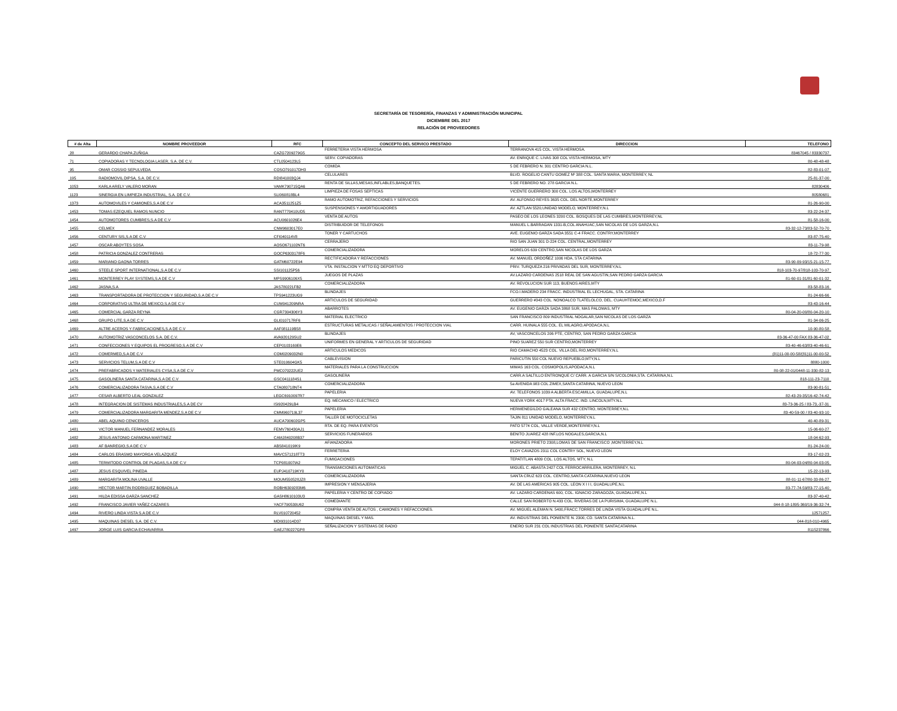SECRETARÍA DE TESORERÍA, FINANZAS Y ADMINISTRACIÓN MUNICIPAL
DICIEMBRE DEL 2017
RELACIÓN DE PROVEEDORES
| # de Alta | NOMBRE PROVEEDOR | RFC | CONCEPTO DEL SERVICO PRESTADO | DIRECCION | TELEFONO |
| --- | --- | --- | --- | --- | --- |
| 28 | GERARDO CHAPA ZUÑIGA | CAZG7209279G5 | FERRETERIA VISTA HERMOSA | TERRANOVA 415 COL. VISTA HERMOSA. | 83467045 / 83330737 |
| 71 | COPIADORAS Y TECNOLOGIA LASER, S.A. DE C.V. | CTL0504123L5 | SERV. COPIADORAS | AV. ENRIQUE C. LIVAS 308 COL VISTA HERMOSA, MTY | 80-48-48-48 |
| 95 | OMAR COSSIO SEPULVEDA | COSO791017DH3 | COMIDA | 5 DE FEBRERO N. 301 CENTRO GARCIA N.L. | 82-83-01-07 |
| 195 | RADIOMOVIL DIPSA, S.A. DE C.V. | RDI841003QJ4 | CELULARES | BLVD. ROGELIO CANTU GOMEZ Nº 388 COL. SANTA MARIA, MONTERREY, NL | 25-81-37-00 |
| 1053 | KARLA ARELY VALERO MORAN | VAMK790715QA6 | RENTA DE SILLAS,MESAS,INFLABLES,BANQUETES. | 5 DE FEBRERO NO. 278 GARCIA N.L. | 82830406 |
| 1123 | SINERGIA EN LIMPIEZA INDUSTRIAL, S.A. DE C.V. | SLI060818BL4 | LIMPIEZA DE FOSAS SEPTICAS | VICENTE GUERRERO 300 COL. LOS ALTOS,MONTERREY | 80580681 |
| 1373 | AUTOMOVILES Y CAMIONES,S.A DE C.V | ACA3511251Z5 | RAMO AUTOMOTRIZ, REFACCIONES Y SERVICIOS | AV. ALFONSO REYES 3635 COL. DEL NORTE,MONTERREY | 81-26-90-00 |
| 1453 | TOMAS EZEQUIEL RAMOS NUNCIO | RANT770410UD5 | SUSPENSIONES Y AMORTIGUADORES | AV. AZTLAN 5520,UNIDAD MODELO, MONTERREY,N.L | 83-22-24-37 |
| 1454 | AUTOMOTORES CUMBRES,S.A DE C.V | ACU0601026E4 | VENTA DE AUTOS | PASEO DE LOS LEONES 3200 COL. BOSQUES DE LAS CUMBRES,MONTERREY,NL | 81-58-16-00 |
| 1455 | CELMEX | CNM9603017E0 | DISTRIBUIDOR DE TELEFONOS | MANUEL L.BARRAGAN 1331-B,COL ANAHUAC,SAN NICOLAS DE LOS GARZA,N.L | 83-32-12-73/83-52-70-70 |
| 1456 | CENTURY SIS,S.A DE C.V | CFI040114V8 | TONER Y CARTUCHOS | AVE. EUGENIO GARZA SADA 3551 C-4 FRACC. CONTRY,MONTERREY | 83-87-75-40 |
| 1457 | OSCAR ABOYTES SOSA | AOSO671102NT6 | CERRAJERO | RIO SAN JUAN 301 D-224 COL. CENTRAL,MONTERREY | 83-11-79-98 |
| 1458 | PATRICIA GONZALEZ CONTRERAS | GOCP6303178F6 | COMERCIALIZADORA | MORELOS 639 CENTRO,SAN NICOLAS DE LOS GARZA | 18-72-77-30 |
| 1459 | MARIANO GAONA TORRES | GATM60722E94 | RECTIFICADORA Y REFACCIONES | AV. MANUEL ORDOÑEZ 1006 HDA, STA CATARINA | 83-90-09-93/15-21-15-77 |
| 1460 | STEELE SPORT INTERNATIONAL,S.A DE C.V | SSI101125P56 | VTA. INSTALCION Y MTTO EQ DEPORTIVO | PRIV. TURQUEZA 216 PRIVADAS DEL SUR, MONTERREY,N.L | 818-103-70-97/818-103-70-97 |
| 1461 | MONTERREY PLAY SYSTEMS,S.A DE C.V | MPS9906106X5 | JUEGOS DE PLAZAS | AV.LAZARO CARDENAS 2518 REAL DE SAN AGUSTIN,SAN PEDRO GARZA GARCIA | 81-60-01-31/81-60-01-32 |
| 1462 | JASNA,S.A | JAS780221FB2 | COMERCIALIZADORA | AV. REVOLUCION SUR 113, BUENOS AIRES,MTY | 83-58-83-16 |
| 1463 | TRANSPORTADORA DE PROTECCION Y SEGURIDAD,S.A DE C.V | TPS941223UG9 | BLINDAJES | FCO.I.MADERO 234 FRACC. INDUSTRIAL EL LECHUGAL, STA. CATARINA | 81-24-66-66 |
| 1464 | CORPORATIVO ULTRA DE MEXICO,S.A DE C.V | CUM041209NRA | ARTICULOS DE SEGURIDAD | GUERRERO #343 COL. NONOALCO TLATELOLCO, DEL. CUAUHTEMOC,MEXICO,D.F | 83-43-16-44 |
| 1465 | COMERCIAL GARZA REYNA | CGR7304306Y3 | ABARROTES | AV. EUGENIO GARZA SADA 3868 SUR, MAS PALOMAS, MTY | 80-04-20-00/80-04-20-10 |
| 1468 | GRUPO LITE,S.A DE C.V | GLI010717RF6 | MATERIAL ELECTRICO | SAN FRANCISCO 809 INDUSTRIAL NOGALAR,SAN NICOLAS DE LOS GARZA | 81-34-06-25 |
| 1469 | ALTRE ACEROS Y FABRICACIONES,S.A DE C.V | AAF081119B58 | ESTRUCTURAS METALICAS / SEÑALAMIENTOS / PROTECCION VIAL | CARR. HUINALA 555 COL. EL MILAGRO,APODACA,N.L | 10-90-80-58 |
| 1470 | AUTOMOTRIZ VASCONCELOS S.A. DE C.V. | AVA920129SU2 | BLINDAJES | AV, VASCONCELOS 206 PTE, CENTRO, SAN PEDRO GARZA GARCIA | 83-36-47-00 FAX 83-36-47-02 |
| 1471 | CONFECCIONES Y EQUIPOS EL PROGRESO,S.A DE C.V | CEP0103169E6 | UNIFORMES EN GENERAL Y ARTICULOS DE SEGURIDAD | PINO SUAREZ 550 SUR CENTRO,MONTERREY | 83-40-46-63/83-40-46-61 |
| 1472 | COMERMED,S.A DE C.V | COM0209032N0 | ARTICULOS MEDICOS | RIO CAMACHO 4523 COL. VILLA DEL RIO,MONTERREY,N.L | (81)11-00-00-58/(81)11-00-00-52 |
| 1473 | SERVICIOS TELUM,S.A DE C.V | STE010604GK5 | CABLEVISION | PARICUTIN 550 COL NUEVO REPUEBLO,MTY,N.L | 8880-1000 |
| 1474 | PREFABRICADOS Y MATERIALES CYSA,S.A DE C.V | PMC070222UE2 | MATERIALES PARA LA CONSTRUCCION | MIMAS 163 COL. COSMOPOLIS,APODACA,N.L | 80-08-22-01/0448-11-330-82-13 |
| 1475 | GASOLINERA SANTA CATARINA,S.A DE C.V | GSC0411184S1 | GASOLINERA | CARR.A SALTILLO ENTRONQUE C/ CARR. A GARCIA S/N S/COLONIA,STA. CATARINA,N.L | 818-111-23-7110 |
| 1476 | COMERCIALIZADORA TASVA,S.A DE C.V | CTA080718NT4 | COMERCIALIZADORA | 5a AVENIDA 983 COL ZIMEX,SANTA CATARINA, NUEVO LEON | 83-90-81-51 |
| 1477 | CESAR ALBERTO LEAL GONZALEZ | LEGC6910097R7 | PAPELERIA | AV. TELEFONOS 1039 A ALBERTA ESCAMILLA, GUADALUPE,N.L | 82-43-29-35/16-42-74-42 |
| 1478 | INTEGRACION DE SISTEMAS INDUSTRIALES,S.A DE CV | ISI920429LB4 | EQ. MECANICO / ELECTRICO | NUEVA YORK 4017 PTA. ALTA FRACC. IND. LINCOLN,MTY.N.L | 83-73-36-25 / 83-73,-37-31 |
| 1479 | COMERCIALIZADORA MARGARITA MENDEZ,S.A DE C.V | CMM960719L37 | PAPELERIA | HERMENEGILDO GALEANA SUR 432 CENTRO, MONTERREY,N.L | 83-40-59-00 / 83-40-93-10 |
| 1480 | ABEL AQUINO CENICEROS | AUCA700602GP5 | TALLER DE MOTOCICLETAS | TAJIN 811 UNIDAD MODELO, MONTERREY,N.L | 40-40-89-31 |
| 1481 | VICTOR MANUEL FERNANDEZ MORALES | FEMV760430AJ1 | RTA. DE EQ. PARA EVENTOS | PATO 5774 COL, VALLE VERDE,MONTERREY,N.L | 15-06-60-27 |
| 1482 | JESUS ANTONIO CARMONA MARTINEZ | CAMJ840208B37 | SERVICIOS FUNERARIOS | BENITO JUAREZ 428 INF.LOS NOGALES,GARCIA,N.L | 18-04-62-93 |
| 1483 | AF BANREGIO,S.A DE C.V | ABS841019IK9 | AFIANZADORA | MORONES PRIETO 2308,LOMAS DE SAN FRANCISCO ,MONTERREY,N.L | 81-24-24-00 |
| 1484 | CARLOS ERASMO MAYORGA VELAZQUEZ | MAVC571218TT3 | FERRETERIA | ELOY CAVAZOS 2311 COL CONTRY SOL, NUEVO LEON | 83-17-02-23 |
| 1485 | TERMITODO CONTROL DE PLAGAS,S.A DE C.V | TCP081007IA2 | FUMIGACIONES | TEPATITLAN 4809 COL. LOS ALTOS, MTY, N.L | 80-04-03-04/80-04-03-05 |
| 1487 | JESUS ESQUIVEL PINEDA | EUPJ410719KY0 | TRANSMICIONES AUTOMATICAS | MIGUEL C. ABASTA 2427 COL FERROCARRILERA, MONTERREY, N.L | 15-22-13-93 |
| 1489 | MARGARITA MOLINA UVALLE | MOUM550528JZ8 | COMERCIALIZADORA | SANTA CRUZ 623 COL. CENTRO,SANTA CATARINA,NUEVO LEON | 88-01-11-67/80-33-86-27 |
| 1490 | HECTOR MARTIN RODRIGUEZ BOBADILLA | ROBH6309283M6 | IMPRESION Y MENSAJERIA | AV. DE LAS AMERICAS 905 COL. LEON X I I I, GUADALUPE,N.L | 83-77-74-59/83-77-15-40 |
| 1491 | HILDA EDISSA GARZA SANCHEZ | GASH8610103U3 | PAPELERIA Y CENTRO DE COPIADO | AV. LAZARO CARDENAS 600, COL. IGNACIO ZARAGOZA, GUADALUPE,N.L | 83-37-40-42 |
| 1492 | FRANCISCO JAVIER YAÑEZ CAZARES | YACF790530U62 | COMEDIANTE | CALLE SAN ROBERTO N.433 COL. RIVERAS DE LA PURISIMA, GUADALUPE N.L. | 044-8-18-1895-360/19-36-32-74 |
| 1494 | RIVERO LINDA VISTA S.A DE C.V | RLV010720452 | COMPRA VENTA DE AUTOS , CAMIONES Y REFACCIONES. | AV. MIGUEL ALEMAN N. 5400,FRACC.TORRES DE LINDA VISTA GUADALUPE N.L. | 12571257 |
| 1495 | MAQUINAS DIESEL S.A. DE C.V. | MDI931014D37 | MAQUINAS DIESEL Y MAS. | AV. INDUSTRIAS DEL PONIENTE N. 2300, CD. SANTA CATARINA N.L. | 044-818-010-4965 |
| 1497 | JORGE LUIS GARCIA ECHAVARRIA | GAEJ780227GP8 | SEÑALIZACION Y SISTEMAS DE RADIO | ENERO SUR 231 COL INDUSTRIAS DEL PONIENTE SANTACATARINA | 8115237866 |